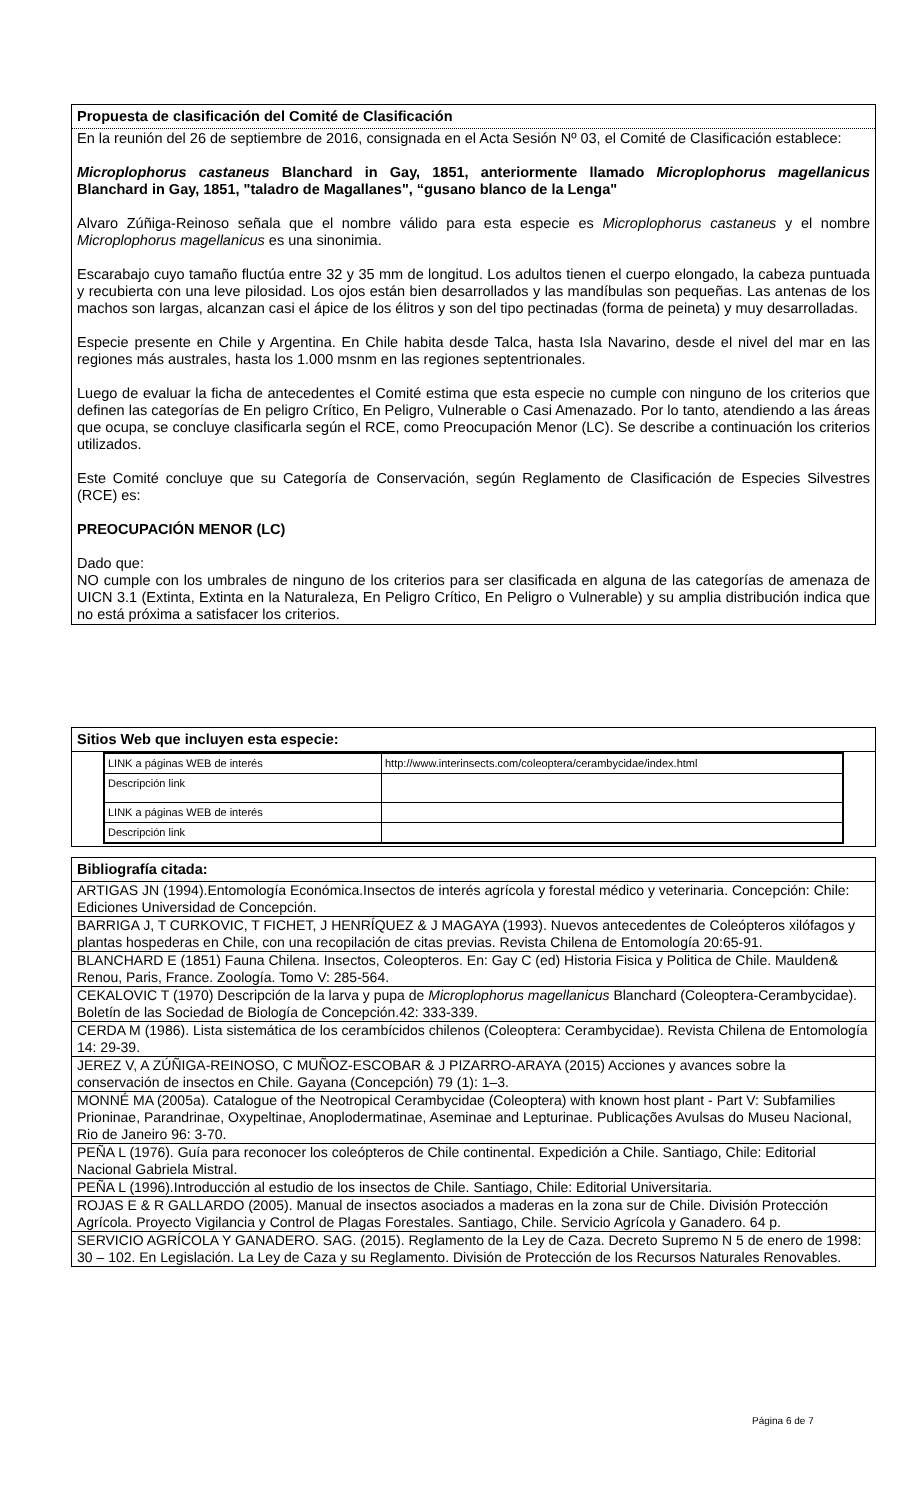Propuesta de clasificación del Comité de Clasificación
En la reunión del 26 de septiembre de 2016, consignada en el Acta Sesión Nº 03, el Comité de Clasificación establece:
Microplophorus castaneus Blanchard in Gay, 1851, anteriormente llamado Microplophorus magellanicus Blanchard in Gay, 1851, "taladro de Magallanes", “gusano blanco de la Lenga"
Alvaro Zúñiga-Reinoso señala que el nombre válido para esta especie es Microplophorus castaneus y el nombre Microplophorus magellanicus es una sinonimia.
Escarabajo cuyo tamaño fluctúa entre 32 y 35 mm de longitud. Los adultos tienen el cuerpo elongado, la cabeza puntuada y recubierta con una leve pilosidad. Los ojos están bien desarrollados y las mandíbulas son pequeñas. Las antenas de los machos son largas, alcanzan casi el ápice de los élitros y son del tipo pectinadas (forma de peineta) y muy desarrolladas.
Especie presente en Chile y Argentina. En Chile habita desde Talca, hasta Isla Navarino, desde el nivel del mar en las regiones más australes, hasta los 1.000 msnm en las regiones septentrionales.
Luego de evaluar la ficha de antecedentes el Comité estima que esta especie no cumple con ninguno de los criterios que definen las categorías de En peligro Crítico, En Peligro, Vulnerable o Casi Amenazado. Por lo tanto, atendiendo a las áreas que ocupa, se concluye clasificarla según el RCE, como Preocupación Menor (LC). Se describe a continuación los criterios utilizados.
Este Comité concluye que su Categoría de Conservación, según Reglamento de Clasificación de Especies Silvestres (RCE) es:
PREOCUPACIÓN MENOR (LC)
Dado que:
NO cumple con los umbrales de ninguno de los criterios para ser clasificada en alguna de las categorías de amenaza de UICN 3.1 (Extinta, Extinta en la Naturaleza, En Peligro Crítico, En Peligro o Vulnerable) y su amplia distribución indica que no está próxima a satisfacer los criterios.
Sitios Web que incluyen esta especie:
| LINK a páginas WEB de interés | http://www.interinsects.com/coleoptera/cerambycidae/index.html |
| Descripción link | |
| LINK a páginas WEB de interés | |
| Descripción link | |
Bibliografía citada:
| ARTIGAS JN (1994).Entomología Económica.Insectos de interés agrícola y forestal médico y veterinaria. Concepción: Chile: Ediciones Universidad de Concepción. |
| BARRIGA J, T CURKOVIC, T FICHET, J HENRÍQUEZ & J MAGAYA (1993). Nuevos antecedentes de Coleópteros xilófagos y plantas hospederas en Chile, con una recopilación de citas previas. Revista Chilena de Entomología 20:65-91. |
| BLANCHARD E (1851) Fauna Chilena. Insectos, Coleopteros. En: Gay C (ed) Historia Fisica y Politica de Chile. Maulden& Renou, Paris, France. Zoología. Tomo V: 285-564. |
| CEKALOVIC T (1970) Descripción de la larva y pupa de Microplophorus magellanicus Blanchard (Coleoptera-Cerambycidae). Boletín de las Sociedad de Biología de Concepción.42: 333-339. |
| CERDA M (1986). Lista sistemática de los cerambícidos chilenos (Coleoptera: Cerambycidae). Revista Chilena de Entomología 14: 29-39. |
| JEREZ V, A ZÚÑIGA-REINOSO, C MUÑOZ-ESCOBAR & J PIZARRO-ARAYA (2015) Acciones y avances sobre la conservación de insectos en Chile. Gayana (Concepción) 79 (1): 1–3. |
| MONNÉ MA (2005a). Catalogue of the Neotropical Cerambycidae (Coleoptera) with known host plant - Part V: Subfamilies Prioninae, Parandrinae, Oxypeltinae, Anoplodermatinae, Aseminae and Lepturinae. Publicações Avulsas do Museu Nacional, Rio de Janeiro 96: 3-70. |
| PEÑA L (1976). Guía para reconocer los coleópteros de Chile continental. Expedición a Chile. Santiago, Chile: Editorial Nacional Gabriela Mistral. |
| PEÑA L (1996).Introducción al estudio de los insectos de Chile. Santiago, Chile: Editorial Universitaria. |
| ROJAS E & R GALLARDO (2005). Manual de insectos asociados a maderas en la zona sur de Chile. División Protección Agrícola. Proyecto Vigilancia y Control de Plagas Forestales. Santiago, Chile. Servicio Agrícola y Ganadero. 64 p. |
| SERVICIO AGRÍCOLA Y GANADERO. SAG. (2015). Reglamento de la Ley de Caza. Decreto Supremo N 5 de enero de 1998: 30 – 102. En Legislación. La Ley de Caza y su Reglamento. División de Protección de los Recursos Naturales Renovables. |
Página 6 de 7